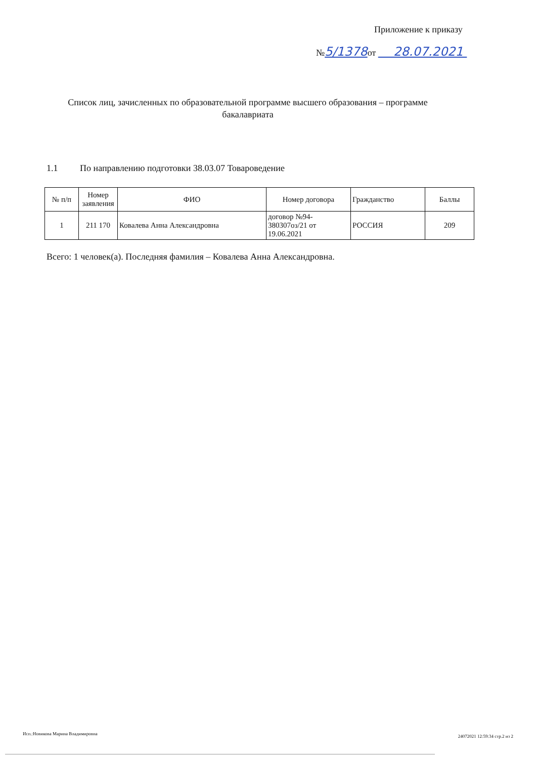Приложение к приказу
№5/1378от 28.07.2021
Список лиц, зачисленных по образовательной программе высшего образования – программе бакалавриата
1.1 По направлению подготовки 38.03.07 Товароведение
| № п/п | Номер заявления | ФИО | Номер договора | Гражданство | Баллы |
| --- | --- | --- | --- | --- | --- |
| 1 | 211 170 | Ковалева Анна Александровна | договор №94-380307оз/21 от 19.06.2021 | РОССИЯ | 209 |
Всего: 1 человек(а). Последняя фамилия – Ковалева Анна Александровна.
Исп.:Новикова Марина Владимировна
24072021 12:59:34 стр.2 из 2